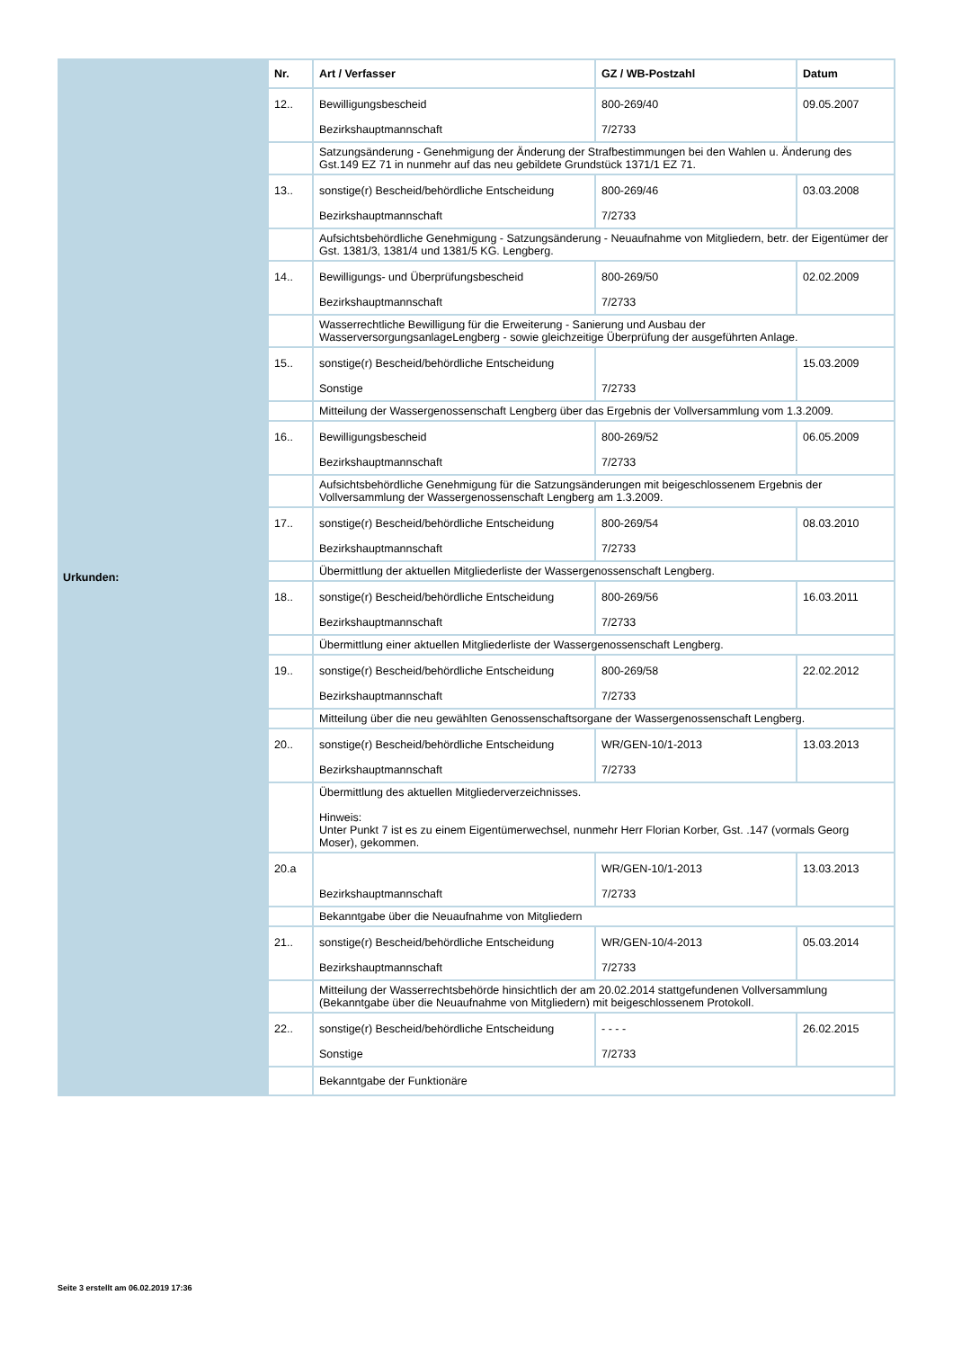Urkunden:
| Nr. | Art / Verfasser | GZ / WB-Postzahl | Datum |
| --- | --- | --- | --- |
| 12.. | Bewilligungsbescheid Bezirkshauptmannschaft | 800-269/40 7/2733 | 09.05.2007 |
| | Satzungsänderung - Genehmigung der Änderung der Strafbestimmungen bei den Wahlen u. Änderung des Gst.149 EZ 71 in nunmehr auf das neu gebildete Grundstück 1371/1 EZ 71. | | |
| 13.. | sonstige(r) Bescheid/behördliche Entscheidung Bezirkshauptmannschaft | 800-269/46 7/2733 | 03.03.2008 |
| | Aufsichtsbehördliche Genehmigung - Satzungsänderung - Neuaufnahme von Mitgliedern, betr. der Eigentümer der Gst. 1381/3, 1381/4 und 1381/5 KG. Lengberg. | | |
| 14.. | Bewilligungs- und Überprüfungsbescheid Bezirkshauptmannschaft | 800-269/50 7/2733 | 02.02.2009 |
| | Wasserrechtliche Bewilligung für die Erweiterung - Sanierung und Ausbau der WasserversorgungsanlageLengberg - sowie gleichzeitige Überprüfung der ausgeführten Anlage. | | |
| 15.. | sonstige(r) Bescheid/behördliche Entscheidung Sonstige | 7/2733 | 15.03.2009 |
| | Mitteilung der Wassergenossenschaft Lengberg über das Ergebnis der Vollversammlung vom 1.3.2009. | | |
| 16.. | Bewilligungsbescheid Bezirkshauptmannschaft | 800-269/52 7/2733 | 06.05.2009 |
| | Aufsichtsbehördliche Genehmigung für die Satzungsänderungen mit beigeschlossenem Ergebnis der Vollversammlung der Wassergenossenschaft Lengberg am 1.3.2009. | | |
| 17.. | sonstige(r) Bescheid/behördliche Entscheidung Bezirkshauptmannschaft | 800-269/54 7/2733 | 08.03.2010 |
| | Übermittlung der aktuellen Mitgliederliste der Wassergenossenschaft Lengberg. | | |
| 18.. | sonstige(r) Bescheid/behördliche Entscheidung Bezirkshauptmannschaft | 800-269/56 7/2733 | 16.03.2011 |
| | Übermittlung einer aktuellen Mitgliederliste der Wassergenossenschaft Lengberg. | | |
| 19.. | sonstige(r) Bescheid/behördliche Entscheidung Bezirkshauptmannschaft | 800-269/58 7/2733 | 22.02.2012 |
| | Mitteilung über die neu gewählten Genossenschaftsorgane der Wassergenossenschaft Lengberg. | | |
| 20.. | sonstige(r) Bescheid/behördliche Entscheidung Bezirkshauptmannschaft | WR/GEN-10/1-2013 7/2733 | 13.03.2013 |
| | Übermittlung des aktuellen Mitgliederverzeichnisses. Hinweis: Unter Punkt 7 ist es zu einem Eigentümerwechsel, nunmehr Herr Florian Korber, Gst. .147 (vormals Georg Moser), gekommen. | | |
| 20.a | Bezirkshauptmannschaft | WR/GEN-10/1-2013 7/2733 | 13.03.2013 |
| | Bekanntgabe über die Neuaufnahme von Mitgliedern | | |
| 21.. | sonstige(r) Bescheid/behördliche Entscheidung Bezirkshauptmannschaft | WR/GEN-10/4-2013 7/2733 | 05.03.2014 |
| | Mitteilung der Wasserrechtsbehörde hinsichtlich der am 20.02.2014 stattgefundenen Vollversammlung (Bekanntgabe über die Neuaufnahme von Mitgliedern) mit beigeschlossenem Protokoll. | | |
| 22.. | sonstige(r) Bescheid/behördliche Entscheidung Sonstige | - - - - 7/2733 | 26.02.2015 |
| | Bekanntgabe der Funktionäre | | |
Seite 3 erstellt am 06.02.2019 17:36